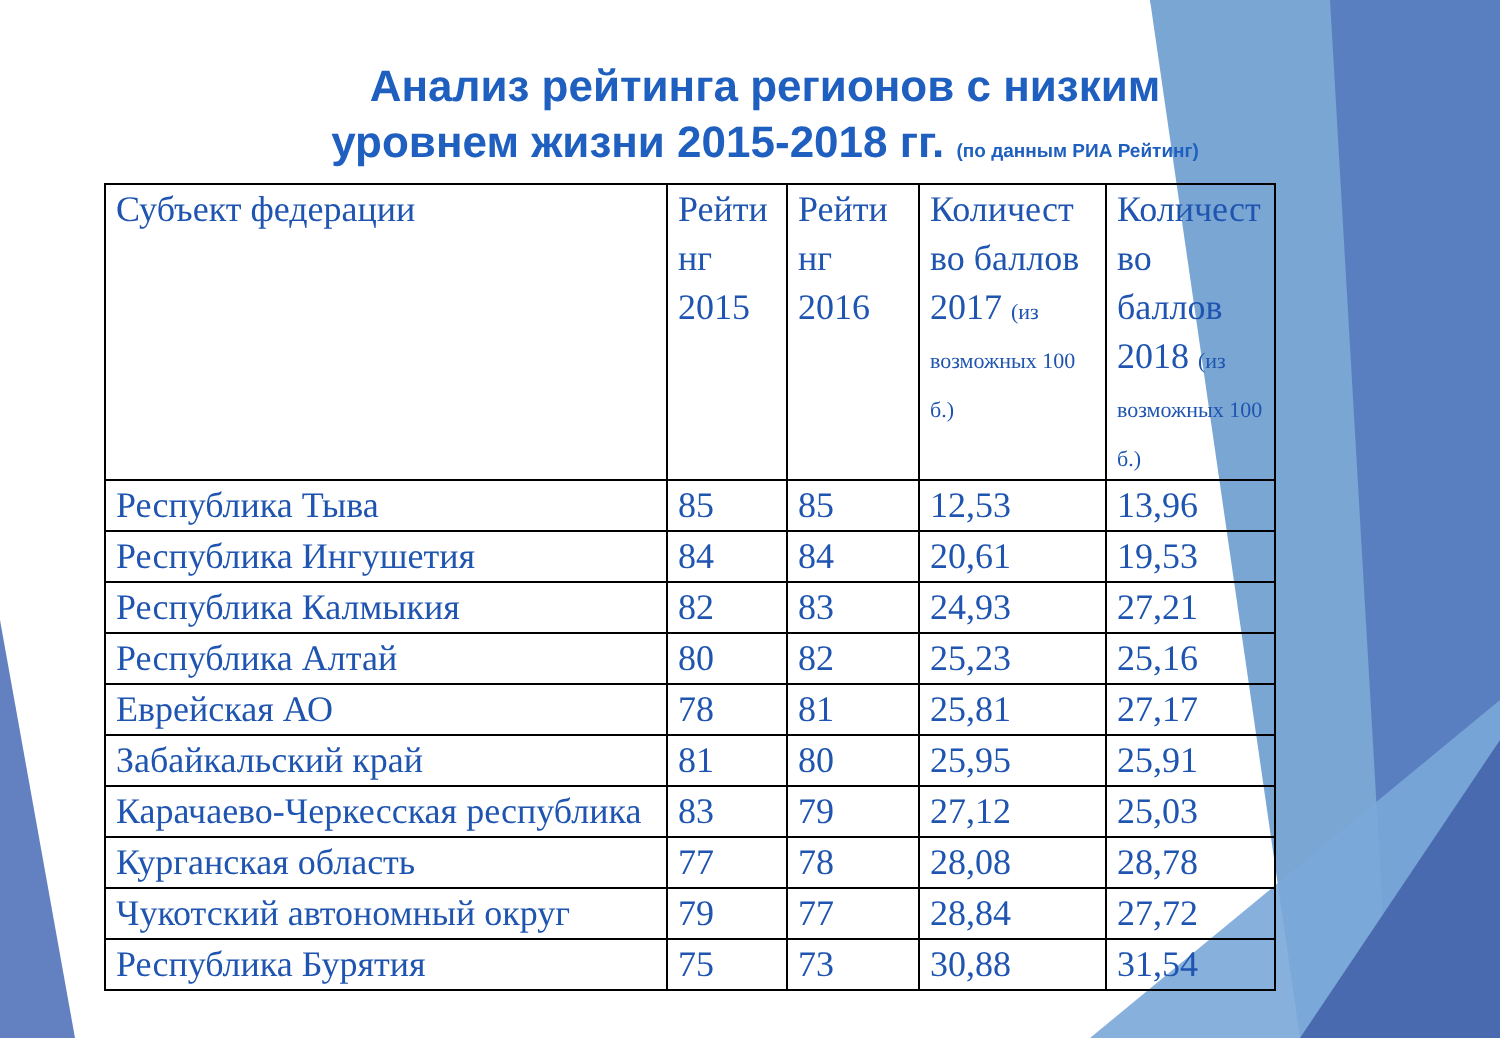Анализ рейтинга регионов с низким
уровнем жизни 2015-2018 гг. (по данным РИА Рейтинг)
| Субъект федерации | Рейти нг 2015 | Рейти нг 2016 | Количест во баллов 2017 (из возможных 100 б.) | Количест во баллов 2018 (из возможных 100 б.) |
| --- | --- | --- | --- | --- |
| Республика Тыва | 85 | 85 | 12,53 | 13,96 |
| Республика Ингушетия | 84 | 84 | 20,61 | 19,53 |
| Республика Калмыкия | 82 | 83 | 24,93 | 27,21 |
| Республика Алтай | 80 | 82 | 25,23 | 25,16 |
| Еврейская АО | 78 | 81 | 25,81 | 27,17 |
| Забайкальский край | 81 | 80 | 25,95 | 25,91 |
| Карачаево-Черкесская республика | 83 | 79 | 27,12 | 25,03 |
| Курганская область | 77 | 78 | 28,08 | 28,78 |
| Чукотский автономный округ | 79 | 77 | 28,84 | 27,72 |
| Республика Бурятия | 75 | 73 | 30,88 | 31,54 |